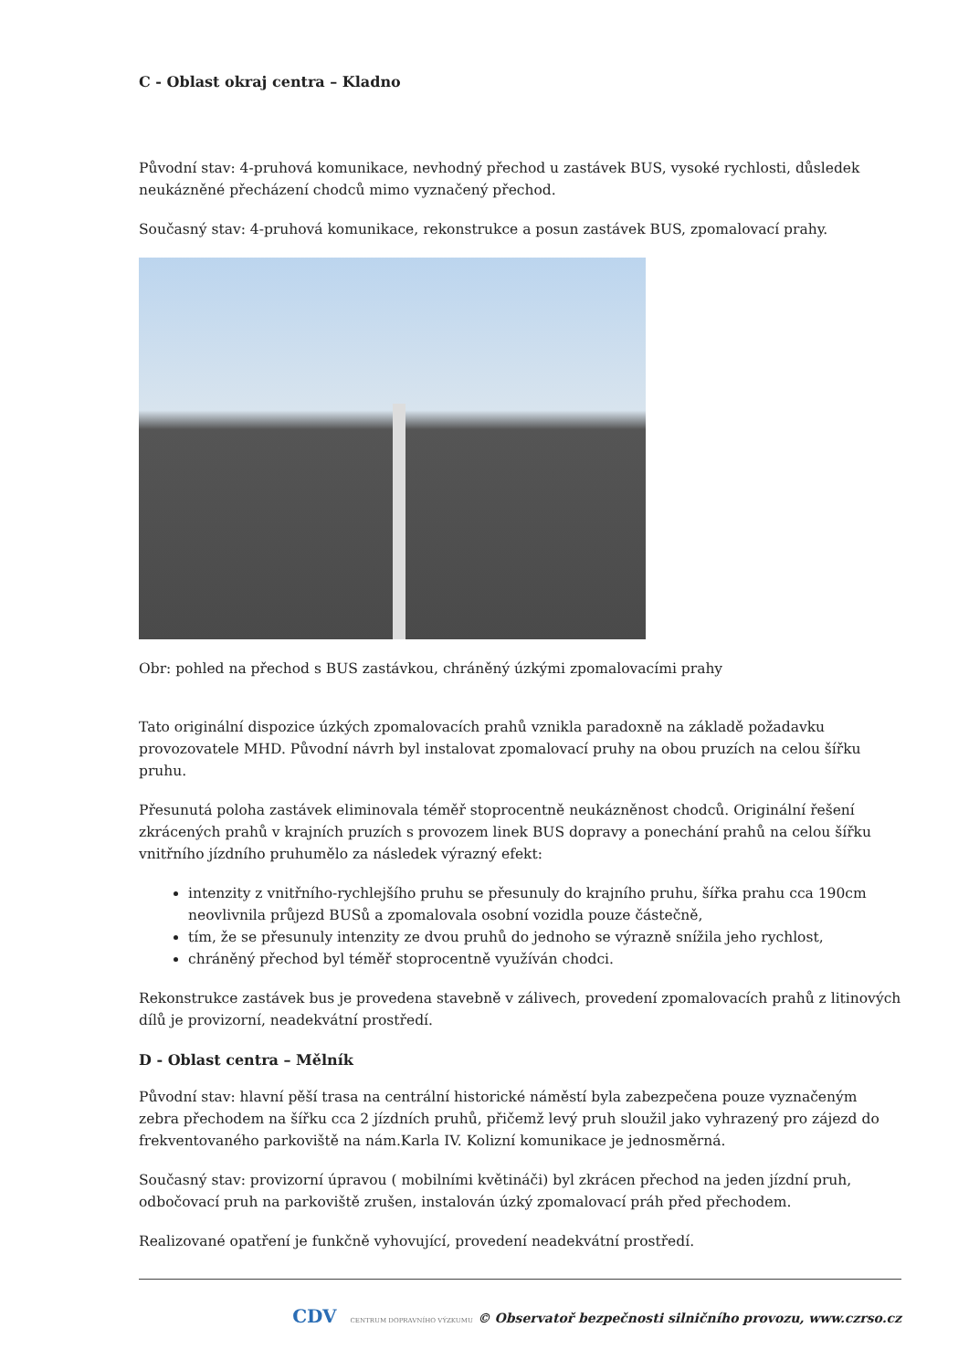C - Oblast okraj centra – Kladno
Původní stav: 4-pruhová komunikace, nevhodný přechod u zastávek BUS, vysoké rychlosti, důsledek neukázněné přecházení chodců mimo vyznačený přechod.
Současný stav: 4-pruhová komunikace, rekonstrukce a posun zastávek BUS, zpomalovací prahy.
Obr: pohled na přechod s BUS zastávkou, chráněný úzkými zpomalovacími prahy
Tato originální dispozice úzkých zpomalovacích prahů vznikla paradoxně na základě požadavku provozovatele MHD. Původní návrh byl instalovat zpomalovací pruhy na obou pruzích na celou šířku pruhu.
Přesunutá poloha zastávek eliminovala téměř stoprocentně neukázněnost chodců. Originální řešení zkrácených prahů v krajních pruzích s provozem linek BUS dopravy a ponechání prahů na celou šířku vnitřního jízdního pruhumělo za následek výrazný efekt:
intenzity z vnitřního-rychlejšího pruhu se přesunuly do krajního pruhu, šířka prahu cca 190cm neovlivnila průjezd BUSů a zpomalovala osobní vozidla pouze částečně,
tím, že se přesunuly intenzity ze dvou pruhů do jednoho se výrazně snížila jeho rychlost,
chráněný přechod byl téměř stoprocentně využíván chodci.
Rekonstrukce zastávek bus je provedena stavebně v zálivech, provedení zpomalovacích prahů z litinových dílů je provizorní, neadekvátní prostředí.
D - Oblast centra – Mělník
Původní stav: hlavní pěší trasa na centrální historické náměstí byla zabezpečena pouze vyznačeným zebra přechodem na šířku cca 2 jízdních pruhů, přičemž levý pruh sloužil jako vyhrazený pro zájezd do frekventovaného parkoviště na nám.Karla IV. Kolizní komunikace je jednosměrná.
Současný stav: provizorní úpravou ( mobilními květináči) byl zkrácen přechod na jeden jízdní pruh, odbočovací pruh na parkoviště zrušen, instalován úzký zpomalovací práh před přechodem.
Realizované opatření je funkčně vyhovující, provedení neadekvátní prostředí.
CDV CENTRUM DOPRAVNÍHO VÝZKUMU © Observatoř bezpečnosti silničního provozu, www.czrso.cz